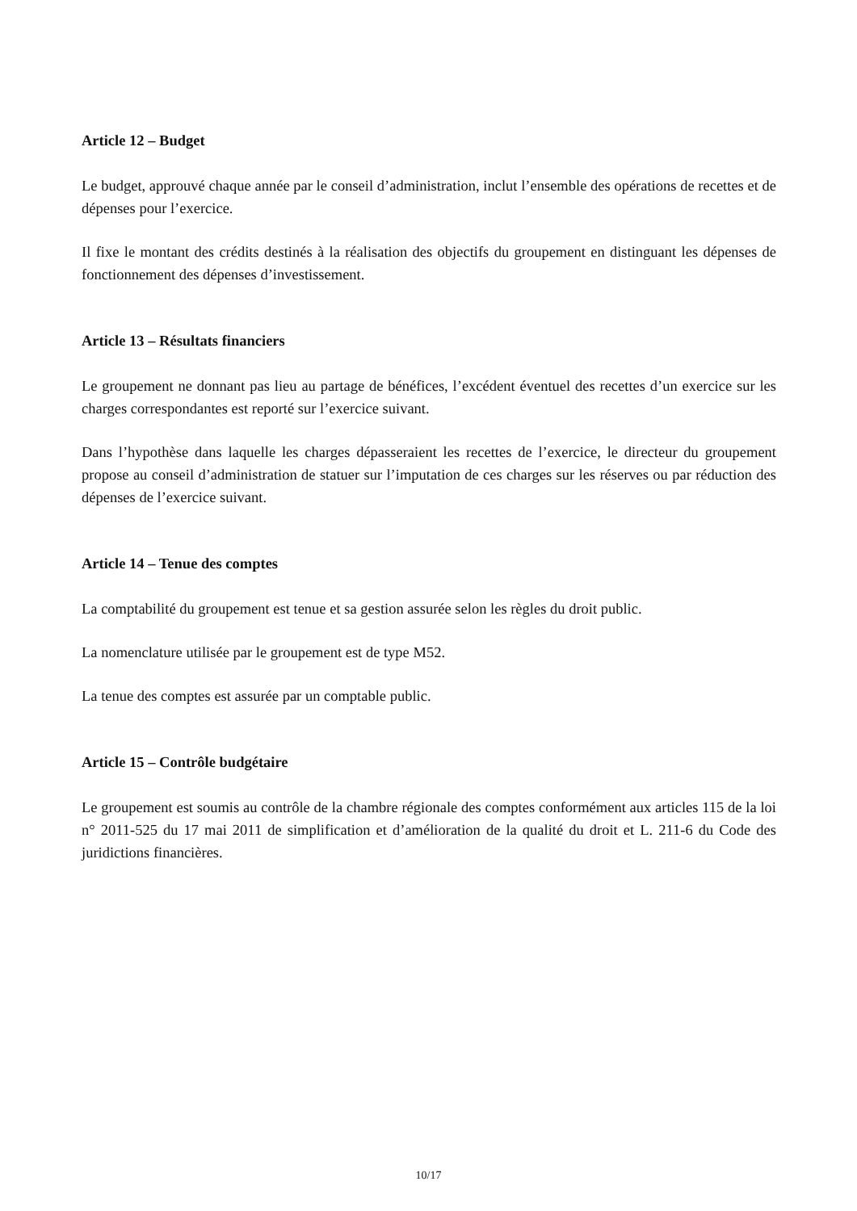Article 12 – Budget
Le budget, approuvé chaque année par le conseil d’administration, inclut l’ensemble des opérations de recettes et de dépenses pour l’exercice.
Il fixe le montant des crédits destinés à la réalisation des objectifs du groupement en distinguant les dépenses de fonctionnement des dépenses d’investissement.
Article 13 – Résultats financiers
Le groupement ne donnant pas lieu au partage de bénéfices, l’excédent éventuel des recettes d’un exercice sur les charges correspondantes est reporté sur l’exercice suivant.
Dans l’hypothèse dans laquelle les charges dépasseraient les recettes de l’exercice, le directeur du groupement propose au conseil d’administration de statuer sur l’imputation de ces charges sur les réserves ou par réduction des dépenses de l’exercice suivant.
Article 14 – Tenue des comptes
La comptabilité du groupement est tenue et sa gestion assurée selon les règles du droit public.
La nomenclature utilisée par le groupement est de type M52.
La tenue des comptes est assurée par un comptable public.
Article 15 – Contrôle budgétaire
Le groupement est soumis au contrôle de la chambre régionale des comptes conformément aux articles 115 de la loi n° 2011-525 du 17 mai 2011 de simplification et d’amélioration de la qualité du droit et L. 211-6 du Code des juridictions financières.
10/17